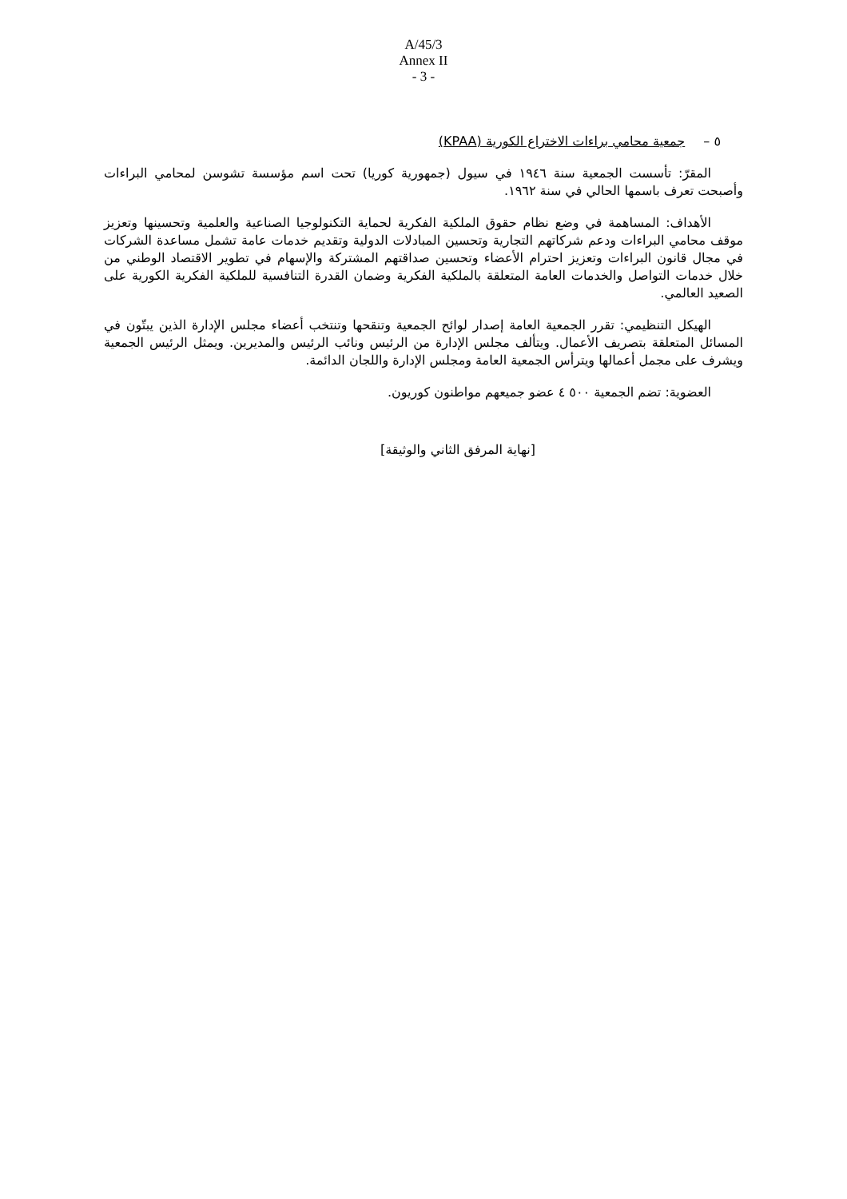A/45/3
Annex II
- 3 -
٥ – جمعية محامي براءات الاختراع الكورية (KPAA)
المقرّ: تأسست الجمعية سنة ١٩٤٦ في سيول (جمهورية كوريا) تحت اسم مؤسسة تشوسن لمحامي البراءات وأصبحت تعرف باسمها الحالي في سنة ١٩٦٢.
الأهداف: المساهمة في وضع نظام حقوق الملكية الفكرية لحماية التكنولوجيا الصناعية والعلمية وتحسينها وتعزيز موقف محامي البراءات ودعم شركاتهم التجارية وتحسين المبادلات الدولية وتقديم خدمات عامة تشمل مساعدة الشركات في مجال قانون البراءات وتعزيز احترام الأعضاء وتحسين صداقتهم المشتركة والإسهام في تطوير الاقتصاد الوطني من خلال خدمات التواصل والخدمات العامة المتعلقة بالملكية الفكرية وضمان القدرة التنافسية للملكية الفكرية الكورية على الصعيد العالمي.
الهيكل التنظيمي: تقرر الجمعية العامة إصدار لوائح الجمعية وتنقحها وتنتخب أعضاء مجلس الإدارة الذين يبتّون في المسائل المتعلقة بتصريف الأعمال. ويتألف مجلس الإدارة من الرئيس ونائب الرئيس والمديرين. ويمثل الرئيس الجمعية ويشرف على مجمل أعمالها ويترأس الجمعية العامة ومجلس الإدارة واللجان الدائمة.
العضوية: تضم الجمعية ٥٠٠ ٤ عضو جميعهم مواطنون كوريون.
[نهاية المرفق الثاني والوثيقة]